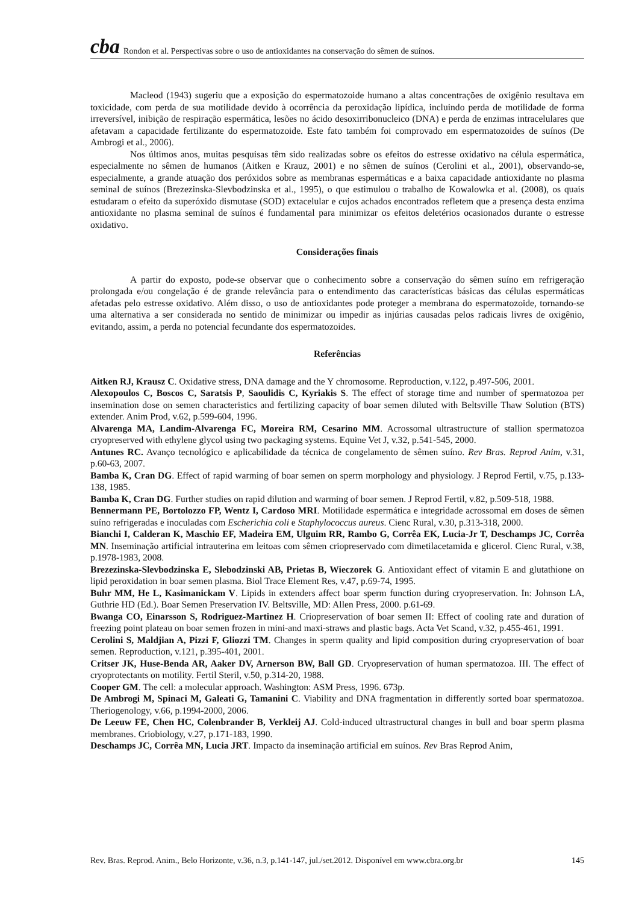cba Rondon et al. Perspectivas sobre o uso de antioxidantes na conservação do sêmen de suínos.
Macleod (1943) sugeriu que a exposição do espermatozoide humano a altas concentrações de oxigênio resultava em toxicidade, com perda de sua motilidade devido à ocorrência da peroxidação lipídica, incluindo perda de motilidade de forma irreversível, inibição de respiração espermática, lesões no ácido desoxirribonucleico (DNA) e perda de enzimas intracelulares que afetavam a capacidade fertilizante do espermatozoide. Este fato também foi comprovado em espermatozoides de suínos (De Ambrogi et al., 2006).
Nos últimos anos, muitas pesquisas têm sido realizadas sobre os efeitos do estresse oxidativo na célula espermática, especialmente no sêmen de humanos (Aitken e Krauz, 2001) e no sêmen de suínos (Cerolini et al., 2001), observando-se, especialmente, a grande atuação dos peróxidos sobre as membranas espermáticas e a baixa capacidade antioxidante no plasma seminal de suínos (Brezezinska-Slevbodzinska et al., 1995), o que estimulou o trabalho de Kowalowka et al. (2008), os quais estudaram o efeito da superóxido dismutase (SOD) extacelular e cujos achados encontrados refletem que a presença desta enzima antioxidante no plasma seminal de suínos é fundamental para minimizar os efeitos deletérios ocasionados durante o estresse oxidativo.
Considerações finais
A partir do exposto, pode-se observar que o conhecimento sobre a conservação do sêmen suíno em refrigeração prolongada e/ou congelação é de grande relevância para o entendimento das características básicas das células espermáticas afetadas pelo estresse oxidativo. Além disso, o uso de antioxidantes pode proteger a membrana do espermatozoide, tornando-se uma alternativa a ser considerada no sentido de minimizar ou impedir as injúrias causadas pelos radicais livres de oxigênio, evitando, assim, a perda no potencial fecundante dos espermatozoides.
Referências
Aitken RJ, Krausz C. Oxidative stress, DNA damage and the Y chromosome. Reproduction, v.122, p.497-506, 2001.
Alexopoulos C, Boscos C, Saratsis P, Saoulidis C, Kyriakis S. The effect of storage time and number of spermatozoa per insemination dose on semen characteristics and fertilizing capacity of boar semen diluted with Beltsville Thaw Solution (BTS) extender. Anim Prod, v.62, p.599-604, 1996.
Alvarenga MA, Landim-Alvarenga FC, Moreira RM, Cesarino MM. Acrossomal ultrastructure of stallion spermatozoa cryopreserved with ethylene glycol using two packaging systems. Equine Vet J, v.32, p.541-545, 2000.
Antunes RC. Avanço tecnológico e aplicabilidade da técnica de congelamento de sêmen suíno. Rev Bras. Reprod Anim, v.31, p.60-63, 2007.
Bamba K, Cran DG. Effect of rapid warming of boar semen on sperm morphology and physiology. J Reprod Fertil, v.75, p.133-138, 1985.
Bamba K, Cran DG. Further studies on rapid dilution and warming of boar semen. J Reprod Fertil, v.82, p.509-518, 1988.
Bennermann PE, Bortolozzo FP, Wentz I, Cardoso MRI. Motilidade espermática e integridade acrossomal em doses de sêmen suíno refrigeradas e inoculadas com Escherichia coli e Staphylococcus aureus. Cienc Rural, v.30, p.313-318, 2000.
Bianchi I, Calderan K, Maschio EF, Madeira EM, Ulguim RR, Rambo G, Corrêa EK, Lucia-Jr T, Deschamps JC, Corrêa MN. Inseminação artificial intrauterina em leitoas com sêmen criopreservado com dimetilacetamida e glicerol. Cienc Rural, v.38, p.1978-1983, 2008.
Brezezinska-Slevbodzinska E, Slebodzinski AB, Prietas B, Wieczorek G. Antioxidant effect of vitamin E and glutathione on lipid peroxidation in boar semen plasma. Biol Trace Element Res, v.47, p.69-74, 1995.
Buhr MM, He L, Kasimanickam V. Lipids in extenders affect boar sperm function during cryopreservation. In: Johnson LA, Guthrie HD (Ed.). Boar Semen Preservation IV. Beltsville, MD: Allen Press, 2000. p.61-69.
Bwanga CO, Einarsson S, Rodriguez-Martinez H. Criopreservation of boar semen II: Effect of cooling rate and duration of freezing point plateau on boar semen frozen in mini-and maxi-straws and plastic bags. Acta Vet Scand, v.32, p.455-461, 1991.
Cerolini S, Maldjian A, Pizzi F, Gliozzi TM. Changes in sperm quality and lipid composition during cryopreservation of boar semen. Reproduction, v.121, p.395-401, 2001.
Critser JK, Huse-Benda AR, Aaker DV, Arnerson BW, Ball GD. Cryopreservation of human spermatozoa. III. The effect of cryoprotectants on motility. Fertil Steril, v.50, p.314-20, 1988.
Cooper GM. The cell: a molecular approach. Washington: ASM Press, 1996. 673p.
De Ambrogi M, Spinaci M, Galeati G, Tamanini C. Viability and DNA fragmentation in differently sorted boar spermatozoa. Theriogenology, v.66, p.1994-2000, 2006.
De Leeuw FE, Chen HC, Colenbrander B, Verkleij AJ. Cold-induced ultrastructural changes in bull and boar sperm plasma membranes. Criobiology, v.27, p.171-183, 1990.
Deschamps JC, Corrêa MN, Lucia JRT. Impacto da inseminação artificial em suínos. Rev Bras Reprod Anim,
Rev. Bras. Reprod. Anim., Belo Horizonte, v.36, n.3, p.141-147, jul./set.2012. Disponível em www.cbra.org.br 145